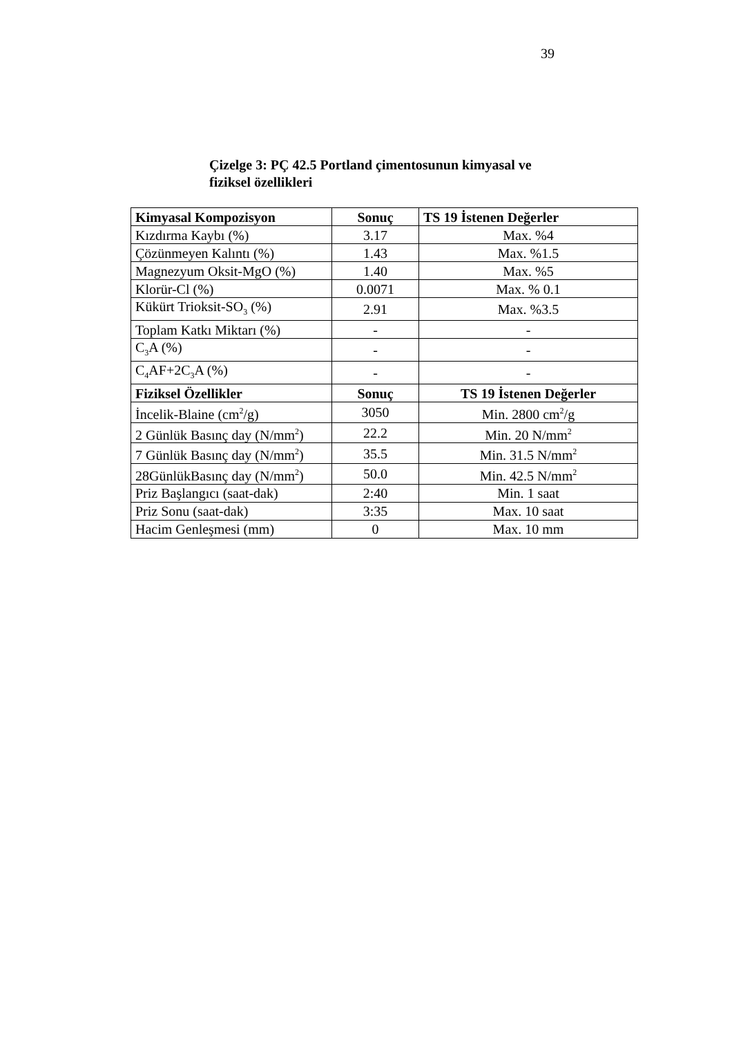39
Çizelge 3: PÇ 42.5 Portland çimentosunun kimyasal ve fiziksel özellikleri
| Kimyasal Kompozisyon | Sonuç | TS 19 İstenen Değerler |
| --- | --- | --- |
| Kızdırma Kaybı (%) | 3.17 | Max. %4 |
| Çözünmeyen Kalıntı (%) | 1.43 | Max. %1.5 |
| Magnezyum Oksit-MgO (%) | 1.40 | Max. %5 |
| Klorür-Cl (%) | 0.0071 | Max. % 0.1 |
| Kükürt Trioksit-SO<sub>3</sub> (%) | 2.91 | Max. %3.5 |
| Toplam Katkı Miktarı (%) | - | - |
| C<sub>3</sub>A (%) | - | - |
| C<sub>4</sub>AF+2C<sub>3</sub>A (%) | - | - |
| Fiziksel Özellikler | Sonuç | TS 19 İstenen Değerler |
| İncelik-Blaine (cm<sup>2</sup>/g) | 3050 | Min. 2800 cm<sup>2</sup>/g |
| 2 Günlük Basınç day (N/mm<sup>2</sup>) | 22.2 | Min. 20 N/mm<sup>2</sup> |
| 7 Günlük Basınç day (N/mm<sup>2</sup>) | 35.5 | Min. 31.5 N/mm<sup>2</sup> |
| 28GünlükBasınç day (N/mm<sup>2</sup>) | 50.0 | Min. 42.5 N/mm<sup>2</sup> |
| Priz Başlangıcı (saat-dak) | 2:40 | Min. 1 saat |
| Priz Sonu (saat-dak) | 3:35 | Max. 10 saat |
| Hacim Genleşmesi (mm) | 0 | Max. 10 mm |